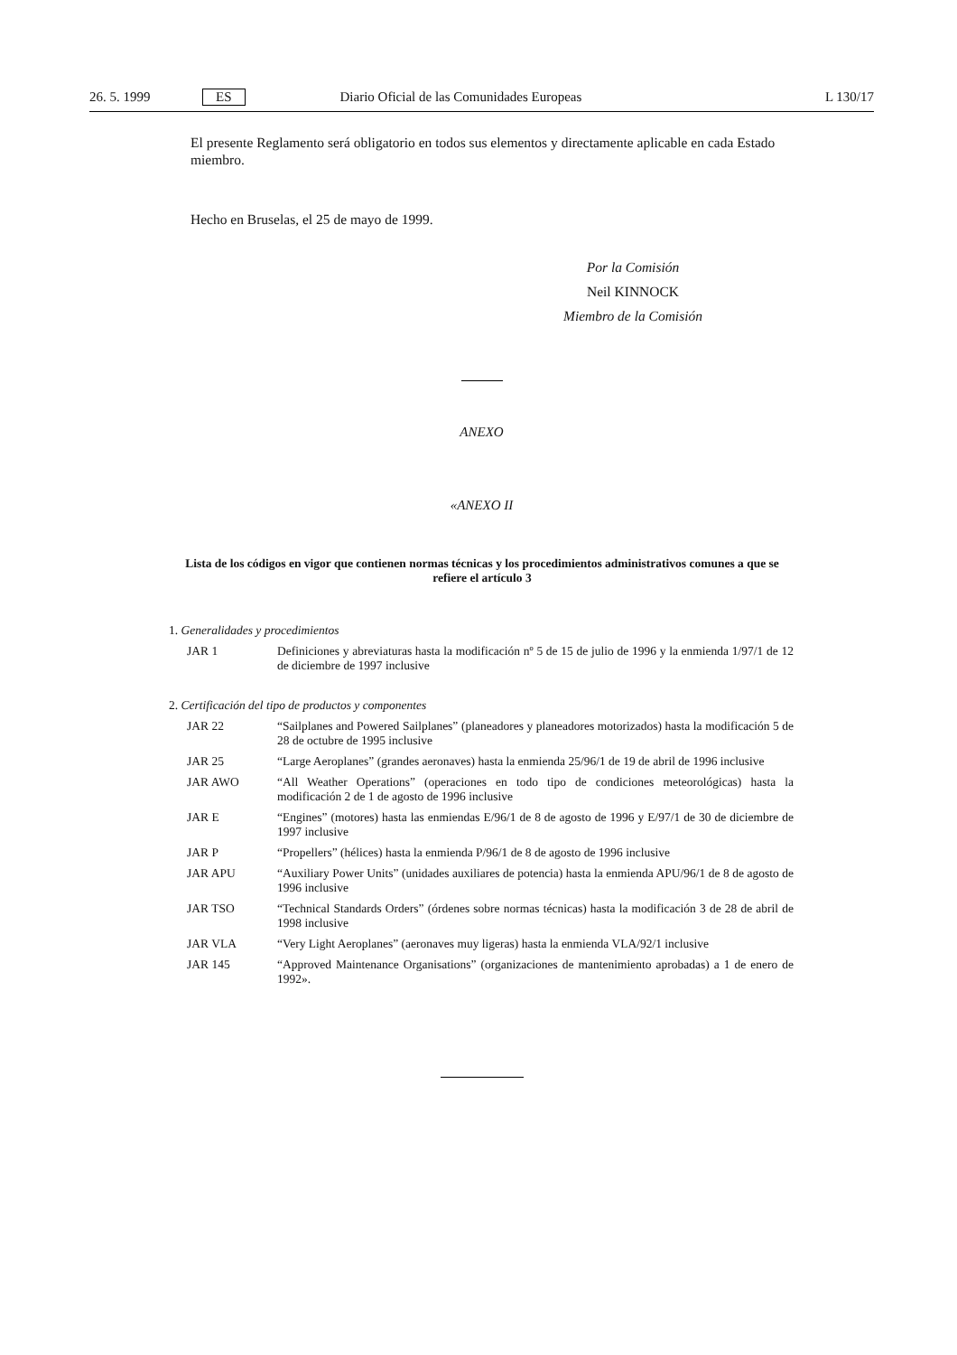26. 5. 1999 ES Diario Oficial de las Comunidades Europeas L 130/17
El presente Reglamento será obligatorio en todos sus elementos y directamente aplicable en cada Estado miembro.
Hecho en Bruselas, el 25 de mayo de 1999.
Por la Comisión
Neil KINNOCK
Miembro de la Comisión
ANEXO
«ANEXO II
Lista de los códigos en vigor que contienen normas técnicas y los procedimientos administrativos comunes a que se refiere el artículo 3
1. Generalidades y procedimientos
JAR 1 Definiciones y abreviaturas hasta la modificación nº 5 de 15 de julio de 1996 y la enmienda 1/97/1 de 12 de diciembre de 1997 inclusive
2. Certificación del tipo de productos y componentes
JAR 22 “Sailplanes and Powered Sailplanes” (planeadores y planeadores motorizados) hasta la modificación 5 de 28 de octubre de 1995 inclusive
JAR 25 “Large Aeroplanes” (grandes aeronaves) hasta la enmienda 25/96/1 de 19 de abril de 1996 inclusive
JAR AWO “All Weather Operations” (operaciones en todo tipo de condiciones meteorológicas) hasta la modificación 2 de 1 de agosto de 1996 inclusive
JAR E “Engines” (motores) hasta las enmiendas E/96/1 de 8 de agosto de 1996 y E/97/1 de 30 de diciembre de 1997 inclusive
JAR P “Propellers” (hélices) hasta la enmienda P/96/1 de 8 de agosto de 1996 inclusive
JAR APU “Auxiliary Power Units” (unidades auxiliares de potencia) hasta la enmienda APU/96/1 de 8 de agosto de 1996 inclusive
JAR TSO “Technical Standards Orders” (órdenes sobre normas técnicas) hasta la modificación 3 de 28 de abril de 1998 inclusive
JAR VLA “Very Light Aeroplanes” (aeronaves muy ligeras) hasta la enmienda VLA/92/1 inclusive
JAR 145 “Approved Maintenance Organisations” (organizaciones de mantenimiento aprobadas) a 1 de enero de 1992».